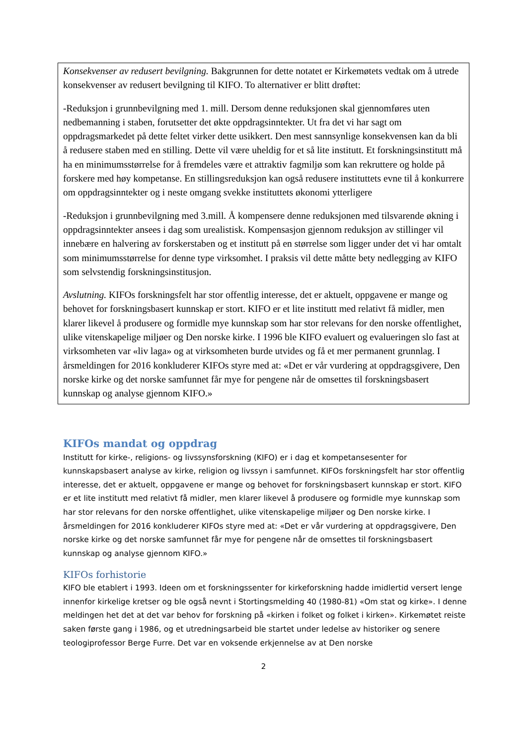Konsekvenser av redusert bevilgning. Bakgrunnen for dette notatet er Kirkemøtets vedtak om å utrede konsekvenser av redusert bevilgning til KIFO. To alternativer er blitt drøftet:
-Reduksjon i grunnbevilgning med 1. mill. Dersom denne reduksjonen skal gjennomføres uten nedbemanning i staben, forutsetter det økte oppdragsinntekter. Ut fra det vi har sagt om oppdragsmarkedet på dette feltet virker dette usikkert. Den mest sannsynlige konsekvensen kan da bli å redusere staben med en stilling. Dette vil være uheldig for et så lite institutt. Et forskningsinstitutt må ha en minimumsstørrelse for å fremdeles være et attraktiv fagmiljø som kan rekruttere og holde på forskere med høy kompetanse. En stillingsreduksjon kan også redusere instituttets evne til å konkurrere om oppdragsinntekter og i neste omgang svekke instituttets økonomi ytterligere
-Reduksjon i grunnbevilgning med 3.mill. Å kompensere denne reduksjonen med tilsvarende økning i oppdragsinntekter ansees i dag som urealistisk. Kompensasjon gjennom reduksjon av stillinger vil innebære en halvering av forskerstaben og et institutt på en størrelse som ligger under det vi har omtalt som minimumsstørrelse for denne type virksomhet. I praksis vil dette måtte bety nedlegging av KIFO som selvstendig forskningsinstitusjon.
Avslutning. KIFOs forskningsfelt har stor offentlig interesse, det er aktuelt, oppgavene er mange og behovet for forskningsbasert kunnskap er stort. KIFO er et lite institutt med relativt få midler, men klarer likevel å produsere og formidle mye kunnskap som har stor relevans for den norske offentlighet, ulike vitenskapelige miljøer og Den norske kirke. I 1996 ble KIFO evaluert og evalueringen slo fast at virksomheten var «liv laga» og at virksomheten burde utvides og få et mer permanent grunnlag. I årsmeldingen for 2016 konkluderer KIFOs styre med at: «Det er vår vurdering at oppdragsgivere, Den norske kirke og det norske samfunnet får mye for pengene når de omsettes til forskningsbasert kunnskap og analyse gjennom KIFO.»
KIFOs mandat og oppdrag
Institutt for kirke-, religions- og livssynsforskning (KIFO) er i dag et kompetansesenter for kunnskapsbasert analyse av kirke, religion og livssyn i samfunnet. KIFOs forskningsfelt har stor offentlig interesse, det er aktuelt, oppgavene er mange og behovet for forskningsbasert kunnskap er stort. KIFO er et lite institutt med relativt få midler, men klarer likevel å produsere og formidle mye kunnskap som har stor relevans for den norske offentlighet, ulike vitenskapelige miljøer og Den norske kirke. I årsmeldingen for 2016 konkluderer KIFOs styre med at: «Det er vår vurdering at oppdragsgivere, Den norske kirke og det norske samfunnet får mye for pengene når de omsettes til forskningsbasert kunnskap og analyse gjennom KIFO.»
KIFOs forhistorie
KIFO ble etablert i 1993. Ideen om et forskningssenter for kirkeforskning hadde imidlertid versert lenge innenfor kirkelige kretser og ble også nevnt i Stortingsmelding 40 (1980-81) «Om stat og kirke». I denne meldingen het det at det var behov for forskning på «kirken i folket og folket i kirken». Kirkemøtet reiste saken første gang i 1986, og et utredningsarbeid ble startet under ledelse av historiker og senere teologiprofessor Berge Furre. Det var en voksende erkjennelse av at Den norske
2